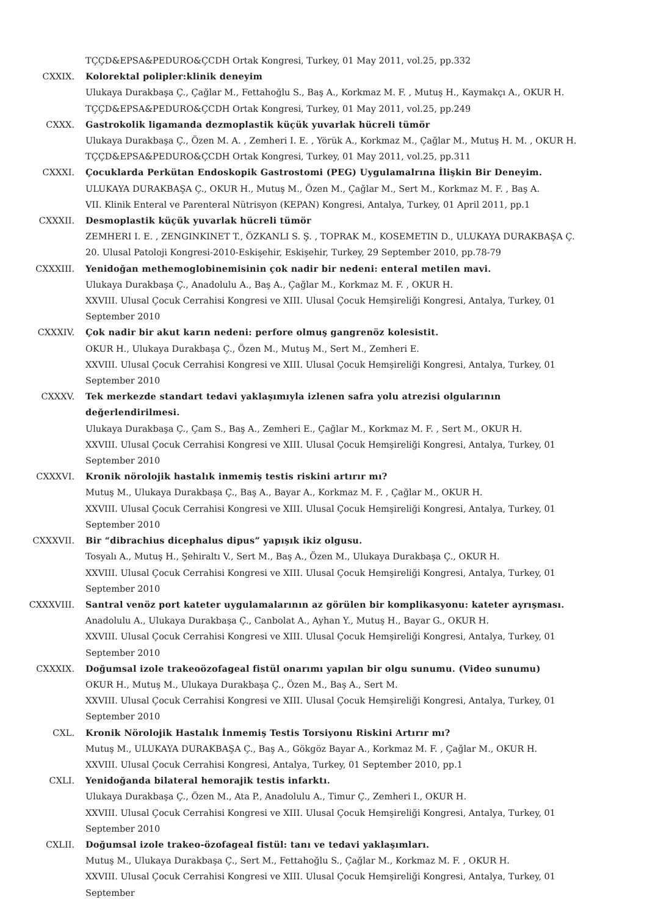TÇÇD&EPSA&PEDURO&ÇCDH Ortak Kongresi, Turkey, 01 May 2011, vol.25, pp.332
CXXIX. Kolorektal polipler:klinik deneyim
Ulukaya Durakbaşa Ç., Çağlar M., Fettahoğlu S., Baş A., Korkmaz M. F. , Mutuş H., Kaymakçı A., OKUR H.
TÇÇD&EPSA&PEDURO&ÇCDH Ortak Kongresi, Turkey, 01 May 2011, vol.25, pp.249
CXXX. Gastrokolik ligamanda dezmoplastik küçük yuvarlak hücreli tümör
Ulukaya Durakbaşa Ç., Özen M. A. , Zemheri I. E. , Yörük A., Korkmaz M., Çağlar M., Mutuş H. M. , OKUR H.
TÇÇD&EPSA&PEDURO&ÇCDH Ortak Kongresi, Turkey, 01 May 2011, vol.25, pp.311
CXXXI. Çocuklarda Perkütan Endoskopik Gastrostomi (PEG) Uygulamalrına İlişkin Bir Deneyim.
ULUKAYA DURAKBAŞA Ç., OKUR H., Mutuş M., Özen M., Çağlar M., Sert M., Korkmaz M. F. , Baş A.
VII. Klinik Enteral ve Parenteral Nütrisyon (KEPAN) Kongresi, Antalya, Turkey, 01 April 2011, pp.1
CXXXII. Desmoplastik küçük yuvarlak hücreli tümör
ZEMHERI I. E. , ZENGINKINET T., ÖZKANLI S. Ş. , TOPRAK M., KOSEMETIN D., ULUKAYA DURAKBAŞA Ç.
20. Ulusal Patoloji Kongresi-2010-Eskişehir, Eskişehir, Turkey, 29 September 2010, pp.78-79
CXXXIII. Yenidoğan methemoglobinemisinin çok nadir bir nedeni: enteral metilen mavi.
Ulukaya Durakbaşa Ç., Anadolulu A., Baş A., Çağlar M., Korkmaz M. F. , OKUR H.
XXVIII. Ulusal Çocuk Cerrahisi Kongresi ve XIII. Ulusal Çocuk Hemşireliği Kongresi, Antalya, Turkey, 01 September 2010
CXXXIV. Çok nadir bir akut karın nedeni: perfore olmuş gangrenöz kolesistit.
OKUR H., Ulukaya Durakbaşa Ç., Özen M., Mutuş M., Sert M., Zemheri E.
XXVIII. Ulusal Çocuk Cerrahisi Kongresi ve XIII. Ulusal Çocuk Hemşireliği Kongresi, Antalya, Turkey, 01 September 2010
CXXXV. Tek merkezde standart tedavi yaklaşımıyla izlenen safra yolu atrezisi olgularının değerlendirilmesi.
Ulukaya Durakbaşa Ç., Çam S., Baş A., Zemheri E., Çağlar M., Korkmaz M. F. , Sert M., OKUR H.
XXVIII. Ulusal Çocuk Cerrahisi Kongresi ve XIII. Ulusal Çocuk Hemşireliği Kongresi, Antalya, Turkey, 01 September 2010
CXXXVI. Kronik nörolojik hastalık inmemiş testis riskini artırır mı?
Mutuş M., Ulukaya Durakbaşa Ç., Baş A., Bayar A., Korkmaz M. F. , Çağlar M., OKUR H.
XXVIII. Ulusal Çocuk Cerrahisi Kongresi ve XIII. Ulusal Çocuk Hemşireliği Kongresi, Antalya, Turkey, 01 September 2010
CXXXVII. Bir “dibrachius dicephalus dipus” yapışık ikiz olgusu.
Tosyalı A., Mutuş H., Şehiraltı V., Sert M., Baş A., Özen M., Ulukaya Durakbaşa Ç., OKUR H.
XXVIII. Ulusal Çocuk Cerrahisi Kongresi ve XIII. Ulusal Çocuk Hemşireliği Kongresi, Antalya, Turkey, 01 September 2010
CXXXVIII. Santral venöz port kateter uygulamalarının az görülen bir komplikasyonu: kateter ayrışması.
Anadolulu A., Ulukaya Durakbaşa Ç., Canbolat A., Ayhan Y., Mutuş H., Bayar G., OKUR H.
XXVIII. Ulusal Çocuk Cerrahisi Kongresi ve XIII. Ulusal Çocuk Hemşireliği Kongresi, Antalya, Turkey, 01 September 2010
CXXXIX. Doğumsal izole trakeoözofageal fistül onarımı yapılan bir olgu sunumu. (Video sunumu)
OKUR H., Mutuş M., Ulukaya Durakbaşa Ç., Özen M., Baş A., Sert M.
XXVIII. Ulusal Çocuk Cerrahisi Kongresi ve XIII. Ulusal Çocuk Hemşireliği Kongresi, Antalya, Turkey, 01 September 2010
CXL. Kronik Nörolojik Hastalık İnmemiş Testis Torsiyonu Riskini Artırır mı?
Mutuş M., ULUKAYA DURAKBAŞA Ç., Baş A., Gökgöz Bayar A., Korkmaz M. F. , Çağlar M., OKUR H.
XXVIII. Ulusal Çocuk Cerrahisi Kongresi, Antalya, Turkey, 01 September 2010, pp.1
CXLI. Yenidoğanda bilateral hemorajik testis infarktı.
Ulukaya Durakbaşa Ç., Özen M., Ata P., Anadolulu A., Timur Ç., Zemheri I., OKUR H.
XXVIII. Ulusal Çocuk Cerrahisi Kongresi ve XIII. Ulusal Çocuk Hemşireliği Kongresi, Antalya, Turkey, 01 September 2010
CXLII. Doğumsal izole trakeo-özofageal fistül: tanı ve tedavi yaklaşımları.
Mutuş M., Ulukaya Durakbaşa Ç., Sert M., Fettahoğlu S., Çağlar M., Korkmaz M. F. , OKUR H.
XXVIII. Ulusal Çocuk Cerrahisi Kongresi ve XIII. Ulusal Çocuk Hemşireliği Kongresi, Antalya, Turkey, 01 September